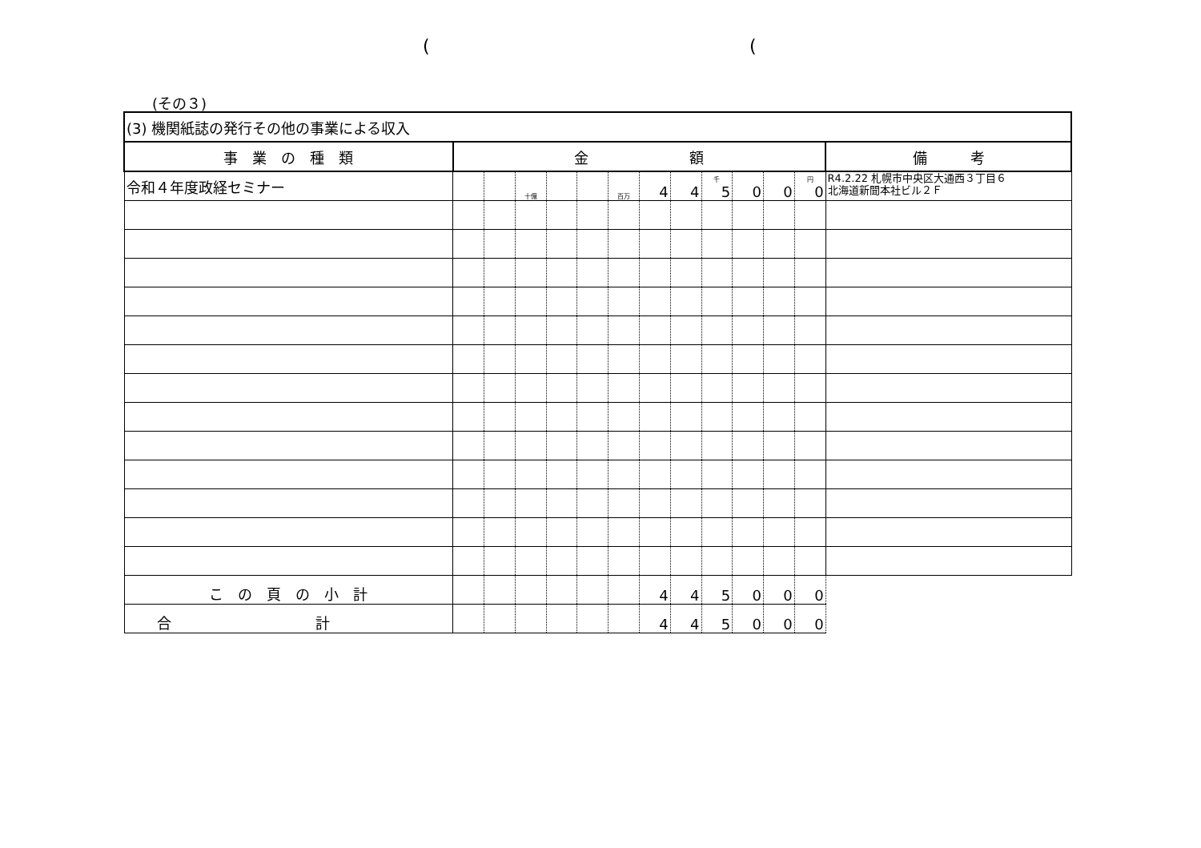((
(その３)
| (3) 機関紙誌の発行その他の事業による収入 | | | | | | | | | | | | | |
| 事 業 の 種 類 | 金 額 | | | | | | | | | | | | 備 考 |
| 令和４年度政経セミナー | | | 十億 | | | 百万 | 4 | 4 | 千 5 | 0 | 0 | 円 0 | R4.2.22 札幌市中央区大通西３丁目６ 北海道新聞本社ビル２Ｆ |
| こ の 頁 の 小 計 | | | | | | | 4 | 4 | 5 | 0 | 0 | 0 | |
| 合 計 | | | | | | | 4 | 4 | 5 | 0 | 0 | 0 | |